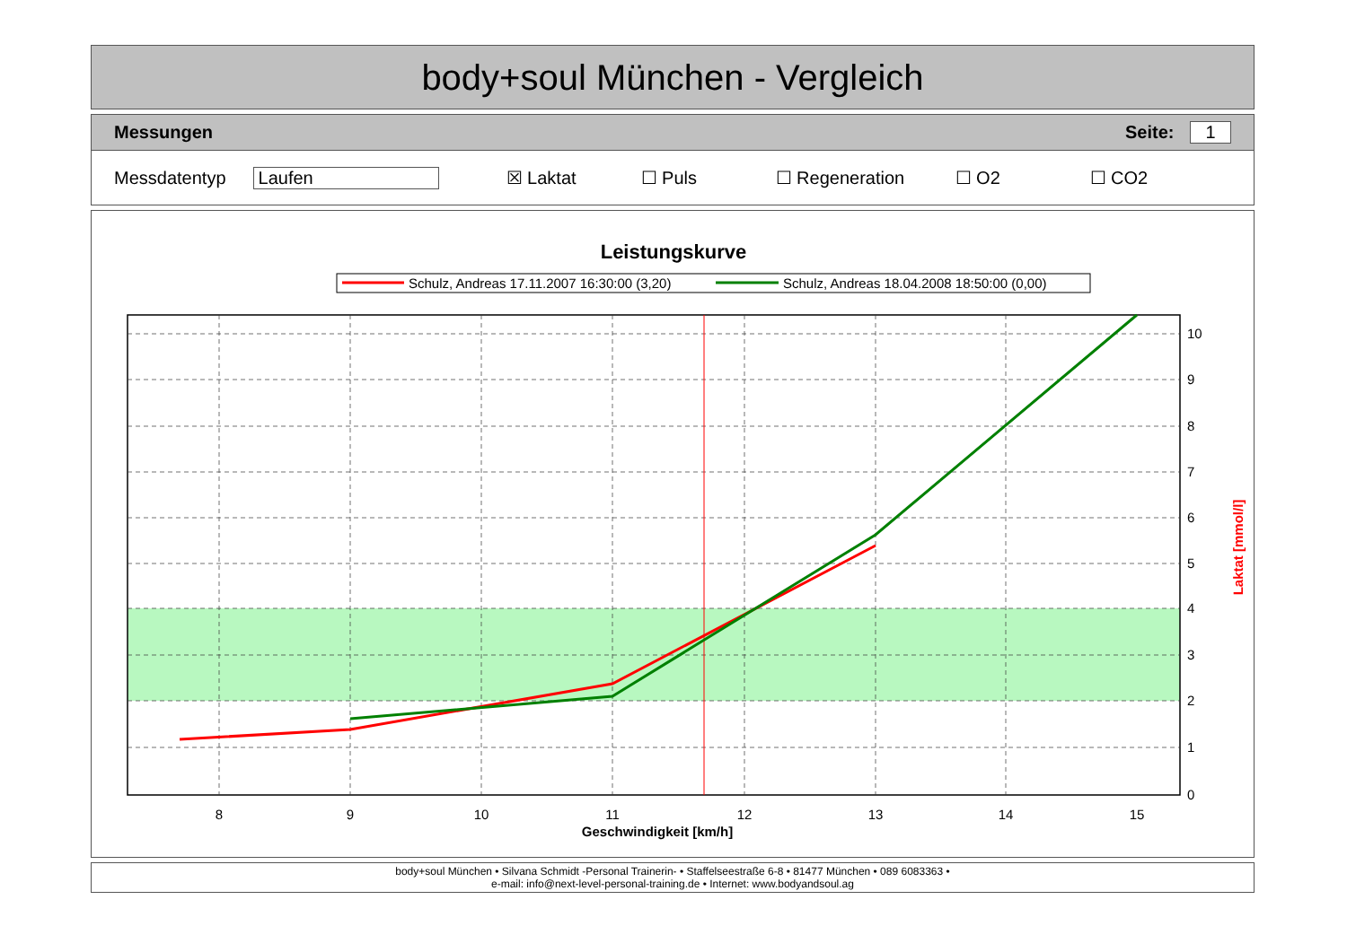body+soul München - Vergleich
Messungen Seite: 1
Messdatentyp Laufen ☒ Laktat ☐ Puls ☐ Regeneration ☐ O2 ☐ CO2
Leistungskurve
Schulz, Andreas 17.11.2007 16:30:00 (3,20)
Schulz, Andreas 18.04.2008 18:50:00 (0,00)
8
9
10
11
12
13
14
15
Geschwindigkeit [km/h]
10
9
8
7
6
5
4
3
2
1
0
Laktat [mmol/l]
body+soul München • Silvana Schmidt -Personal Trainerin- • Staffelseestraße 6-8 • 81477 München • 089 6083363 •
e-mail: info@next-level-personal-training.de • Internet: www.bodyandsoul.ag